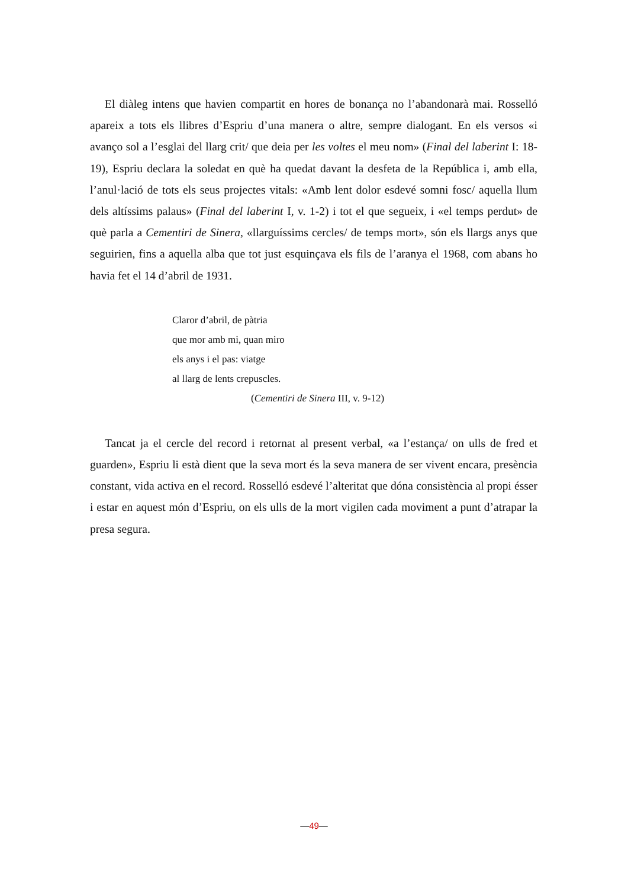El diàleg intens que havien compartit en hores de bonança no l’abandonarà mai. Rosselló apareix a tots els llibres d’Espriu d’una manera o altre, sempre dialogant. En els versos «i avanço sol a l’esglai del llarg crit/ que deia per les voltes el meu nom» (Final del laberint I: 18-19), Espriu declara la soledat en què ha quedat davant la desfeta de la República i, amb ella, l’anul·lació de tots els seus projectes vitals: «Amb lent dolor esdevé somni fosc/ aquella llum dels altíssims palaus» (Final del laberint I, v. 1-2) i tot el que segueix, i «el temps perdut» de què parla a Cementiri de Sinera, «llarguíssims cercles/ de temps mort», són els llargs anys que seguirien, fins a aquella alba que tot just esquinçava els fils de l’aranya el 1968, com abans ho havia fet el 14 d’abril de 1931.
Claror d’abril, de pàtria
que mor amb mi, quan miro
els anys i el pas: viatge
al llarg de lents crepuscles.
(Cementiri de Sinera III, v. 9-12)
Tancat ja el cercle del record i retornat al present verbal, «a l’estança/ on ulls de fred et guarden», Espriu li està dient que la seva mort és la seva manera de ser vivent encara, presència constant, vida activa en el record. Rosselló esdevé l’alteritat que dóna consistència al propi ésser i estar en aquest món d’Espriu, on els ulls de la mort vigilen cada moviment a punt d’atrapar la presa segura.
—49—